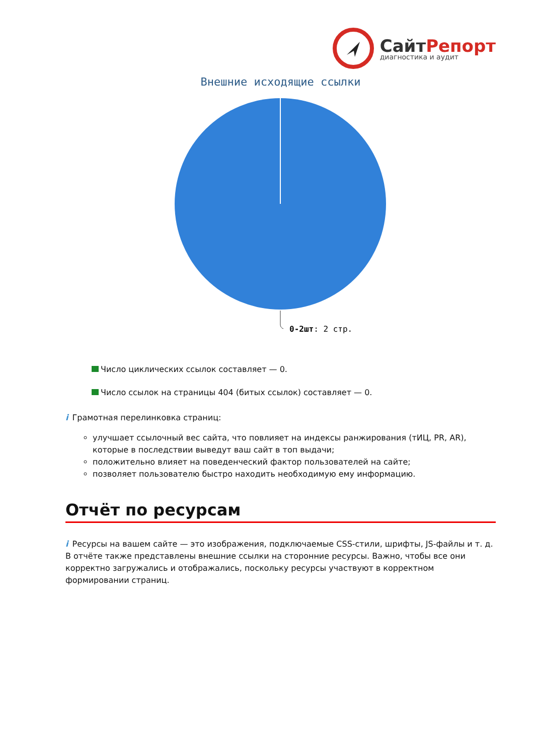СайтРепорт
диагностика и аудит
Внешние исходящие ссылки
0-2шт: 2 стр.
Число циклических ссылок составляет — 0.
Число ссылок на страницы 404 (битых ссылок) составляет — 0.
i Грамотная перелинковка страниц:
улучшает ссылочный вес сайта, что повлияет на индексы ранжирования (тИЦ, PR, AR), которые в последствии выведут ваш сайт в топ выдачи;
положительно влияет на поведенческий фактор пользователей на сайте;
позволяет пользователю быстро находить необходимую ему информацию.
Отчёт по ресурсам
i Ресурсы на вашем сайте — это изображения, подключаемые CSS-стили, шрифты, JS-файлы и т. д. В отчёте также представлены внешние ссылки на сторонние ресурсы. Важно, чтобы все они корректно загружались и отображались, поскольку ресурсы участвуют в корректном формировании страниц.